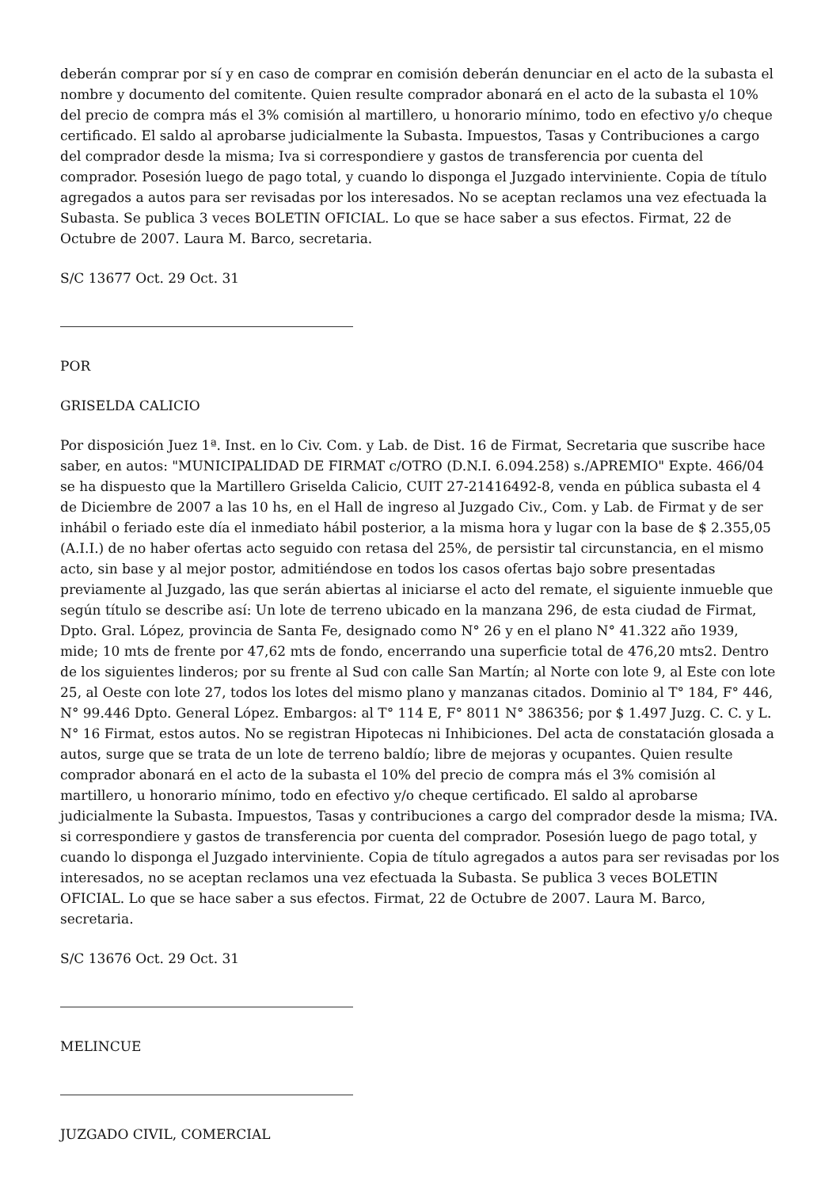deberán comprar por sí y en caso de comprar en comisión deberán denunciar en el acto de la subasta el nombre y documento del comitente. Quien resulte comprador abonará en el acto de la subasta el 10% del precio de compra más el 3% comisión al martillero, u honorario mínimo, todo en efectivo y/o cheque certificado. El saldo al aprobarse judicialmente la Subasta. Impuestos, Tasas y Contribuciones a cargo del comprador desde la misma; Iva si correspondiere y gastos de transferencia por cuenta del comprador. Posesión luego de pago total, y cuando lo disponga el Juzgado interviniente. Copia de título agregados a autos para ser revisadas por los interesados. No se aceptan reclamos una vez efectuada la Subasta. Se publica 3 veces BOLETIN OFICIAL. Lo que se hace saber a sus efectos. Firmat, 22 de Octubre de 2007. Laura M. Barco, secretaria.
S/C 13677 Oct. 29 Oct. 31
POR
GRISELDA CALICIO
Por disposición Juez 1ª. Inst. en lo Civ. Com. y Lab. de Dist. 16 de Firmat, Secretaria que suscribe hace saber, en autos: "MUNICIPALIDAD DE FIRMAT c/OTRO (D.N.I. 6.094.258) s./APREMIO" Expte. 466/04 se ha dispuesto que la Martillero Griselda Calicio, CUIT 27-21416492-8, venda en pública subasta el 4 de Diciembre de 2007 a las 10 hs, en el Hall de ingreso al Juzgado Civ., Com. y Lab. de Firmat y de ser inhábil o feriado este día el inmediato hábil posterior, a la misma hora y lugar con la base de $ 2.355,05 (A.I.I.) de no haber ofertas acto seguido con retasa del 25%, de persistir tal circunstancia, en el mismo acto, sin base y al mejor postor, admitiéndose en todos los casos ofertas bajo sobre presentadas previamente al Juzgado, las que serán abiertas al iniciarse el acto del remate, el siguiente inmueble que según título se describe así: Un lote de terreno ubicado en la manzana 296, de esta ciudad de Firmat, Dpto. Gral. López, provincia de Santa Fe, designado como N° 26 y en el plano N° 41.322 año 1939, mide; 10 mts de frente por 47,62 mts de fondo, encerrando una superficie total de 476,20 mts2. Dentro de los siguientes linderos; por su frente al Sud con calle San Martín; al Norte con lote 9, al Este con lote 25, al Oeste con lote 27, todos los lotes del mismo plano y manzanas citados. Dominio al T° 184, F° 446, N° 99.446 Dpto. General López. Embargos: al T° 114 E, F° 8011 N° 386356; por $ 1.497 Juzg. C. C. y L. N° 16 Firmat, estos autos. No se registran Hipotecas ni Inhibiciones. Del acta de constatación glosada a autos, surge que se trata de un lote de terreno baldío; libre de mejoras y ocupantes. Quien resulte comprador abonará en el acto de la subasta el 10% del precio de compra más el 3% comisión al martillero, u honorario mínimo, todo en efectivo y/o cheque certificado. El saldo al aprobarse judicialmente la Subasta. Impuestos, Tasas y contribuciones a cargo del comprador desde la misma; IVA. si correspondiere y gastos de transferencia por cuenta del comprador. Posesión luego de pago total, y cuando lo disponga el Juzgado interviniente. Copia de título agregados a autos para ser revisadas por los interesados, no se aceptan reclamos una vez efectuada la Subasta. Se publica 3 veces BOLETIN OFICIAL. Lo que se hace saber a sus efectos. Firmat, 22 de Octubre de 2007. Laura M. Barco, secretaria.
S/C 13676 Oct. 29 Oct. 31
MELINCUE
JUZGADO CIVIL, COMERCIAL